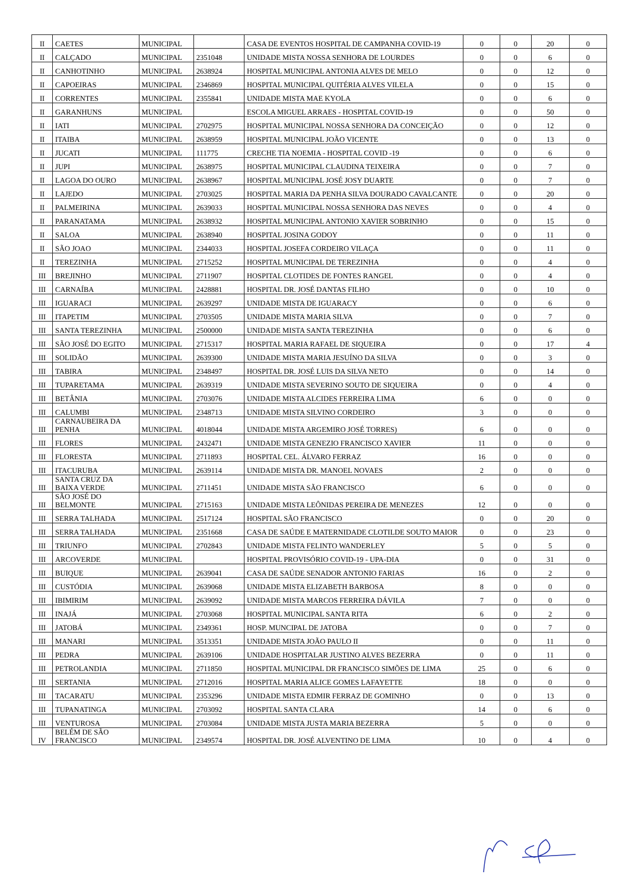| II | CAETES | MUNICIPAL | | CASA DE EVENTOS HOSPITAL DE CAMPANHA COVID-19 | 0 | 0 | 20 | 0 |
| II | CALÇADO | MUNICIPAL | 2351048 | UNIDADE MISTA NOSSA SENHORA DE LOURDES | 0 | 0 | 6 | 0 |
| II | CANHOTINHO | MUNICIPAL | 2638924 | HOSPITAL MUNICIPAL ANTONIA ALVES DE MELO | 0 | 0 | 12 | 0 |
| II | CAPOEIRAS | MUNICIPAL | 2346869 | HOSPITAL MUNICIPAL QUITÉRIA ALVES VILELA | 0 | 0 | 15 | 0 |
| II | CORRENTES | MUNICIPAL | 2355841 | UNIDADE MISTA MAE KYOLA | 0 | 0 | 6 | 0 |
| II | GARANHUNS | MUNICIPAL | | ESCOLA MIGUEL ARRAES - HOSPITAL COVID-19 | 0 | 0 | 50 | 0 |
| II | IATI | MUNICIPAL | 2702975 | HOSPITAL MUNICIPAL NOSSA SENHORA DA CONCEIÇÃO | 0 | 0 | 12 | 0 |
| II | ITAIBA | MUNICIPAL | 2638959 | HOSPITAL MUNICIPAL JOÃO VICENTE | 0 | 0 | 13 | 0 |
| II | JUCATI | MUNICIPAL | 111775 | CRECHE TIA NOEMIA - HOSPITAL COVID -19 | 0 | 0 | 6 | 0 |
| II | JUPI | MUNICIPAL | 2638975 | HOSPITAL MUNICIPAL CLAUDINA TEIXEIRA | 0 | 0 | 7 | 0 |
| II | LAGOA DO OURO | MUNICIPAL | 2638967 | HOSPITAL MUNICIPAL JOSÉ JOSY DUARTE | 0 | 0 | 7 | 0 |
| II | LAJEDO | MUNICIPAL | 2703025 | HOSPITAL MARIA DA PENHA SILVA DOURADO CAVALCANTE | 0 | 0 | 20 | 0 |
| II | PALMEIRINA | MUNICIPAL | 2639033 | HOSPITAL MUNICIPAL NOSSA SENHORA DAS NEVES | 0 | 0 | 4 | 0 |
| II | PARANATAMA | MUNICIPAL | 2638932 | HOSPITAL MUNICIPAL ANTONIO XAVIER SOBRINHO | 0 | 0 | 15 | 0 |
| II | SALOA | MUNICIPAL | 2638940 | HOSPITAL JOSINA GODOY | 0 | 0 | 11 | 0 |
| II | SÃO JOAO | MUNICIPAL | 2344033 | HOSPITAL JOSEFA CORDEIRO VILAÇA | 0 | 0 | 11 | 0 |
| II | TEREZINHA | MUNICIPAL | 2715252 | HOSPITAL MUNICIPAL DE TEREZINHA | 0 | 0 | 4 | 0 |
| III | BREJINHO | MUNICIPAL | 2711907 | HOSPITAL CLOTIDES DE FONTES RANGEL | 0 | 0 | 4 | 0 |
| III | CARNAÍBA | MUNICIPAL | 2428881 | HOSPITAL DR. JOSÉ DANTAS FILHO | 0 | 0 | 10 | 0 |
| III | IGUARACI | MUNICIPAL | 2639297 | UNIDADE MISTA DE IGUARACY | 0 | 0 | 6 | 0 |
| III | ITAPETIM | MUNICIPAL | 2703505 | UNIDADE MISTA MARIA SILVA | 0 | 0 | 7 | 0 |
| III | SANTA TEREZINHA | MUNICIPAL | 2500000 | UNIDADE MISTA SANTA TEREZINHA | 0 | 0 | 6 | 0 |
| III | SÃO JOSÉ DO EGITO | MUNICIPAL | 2715317 | HOSPITAL MARIA RAFAEL DE SIQUEIRA | 0 | 0 | 17 | 4 |
| III | SOLIDÃO | MUNICIPAL | 2639300 | UNIDADE MISTA MARIA JESUÍNO DA SILVA | 0 | 0 | 3 | 0 |
| III | TABIRA | MUNICIPAL | 2348497 | HOSPITAL DR. JOSÉ LUIS DA SILVA NETO | 0 | 0 | 14 | 0 |
| III | TUPARETAMA | MUNICIPAL | 2639319 | UNIDADE MISTA SEVERINO SOUTO DE SIQUEIRA | 0 | 0 | 4 | 0 |
| III | BETÂNIA | MUNICIPAL | 2703076 | UNIDADE MISTA ALCIDES FERREIRA LIMA | 6 | 0 | 0 | 0 |
| III | CALUMBI | MUNICIPAL | 2348713 | UNIDADE MISTA SILVINO CORDEIRO | 3 | 0 | 0 | 0 |
| III | CARNAUBEIRA DA PENHA | MUNICIPAL | 4018044 | UNIDADE MISTA ARGEMIRO JOSÉ TORRES) | 6 | 0 | 0 | 0 |
| III | FLORES | MUNICIPAL | 2432471 | UNIDADE MISTA GENEZIO FRANCISCO XAVIER | 11 | 0 | 0 | 0 |
| III | FLORESTA | MUNICIPAL | 2711893 | HOSPITAL CEL. ÁLVARO FERRAZ | 16 | 0 | 0 | 0 |
| III | ITACURUBA | MUNICIPAL | 2639114 | UNIDADE MISTA DR. MANOEL NOVAES | 2 | 0 | 0 | 0 |
| III | SANTA CRUZ DA BAIXA VERDE | MUNICIPAL | 2711451 | UNIDADE MISTA SÃO FRANCISCO | 6 | 0 | 0 | 0 |
| III | SÃO JOSÉ DO BELMONTE | MUNICIPAL | 2715163 | UNIDADE MISTA LEÔNIDAS PEREIRA DE MENEZES | 12 | 0 | 0 | 0 |
| III | SERRA TALHADA | MUNICIPAL | 2517124 | HOSPITAL SÃO FRANCISCO | 0 | 0 | 20 | 0 |
| III | SERRA TALHADA | MUNICIPAL | 2351668 | CASA DE SAÚDE E MATERNIDADE CLOTILDE SOUTO MAIOR | 0 | 0 | 23 | 0 |
| III | TRIUNFO | MUNICIPAL | 2702843 | UNIDADE MISTA FELINTO WANDERLEY | 5 | 0 | 5 | 0 |
| III | ARCOVERDE | MUNICIPAL | | HOSPITAL PROVISÓRIO COVID-19 - UPA-DIA | 0 | 0 | 31 | 0 |
| III | BUIQUE | MUNICIPAL | 2639041 | CASA DE SAÚDE SENADOR ANTONIO FARIAS | 16 | 0 | 2 | 0 |
| III | CUSTÓDIA | MUNICIPAL | 2639068 | UNIDADE MISTA ELIZABETH BARBOSA | 8 | 0 | 0 | 0 |
| III | IBIMIRIM | MUNICIPAL | 2639092 | UNIDADE MISTA MARCOS FERREIRA DÁVILA | 7 | 0 | 0 | 0 |
| III | INAJÁ | MUNICIPAL | 2703068 | HOSPITAL MUNICIPAL SANTA RITA | 6 | 0 | 2 | 0 |
| III | JATOBÁ | MUNICIPAL | 2349361 | HOSP. MUNCIPAL DE JATOBA | 0 | 0 | 7 | 0 |
| III | MANARI | MUNICIPAL | 3513351 | UNIDADE MISTA JOÃO PAULO II | 0 | 0 | 11 | 0 |
| III | PEDRA | MUNICIPAL | 2639106 | UNIDADE HOSPITALAR JUSTINO ALVES BEZERRA | 0 | 0 | 11 | 0 |
| III | PETROLANDIA | MUNICIPAL | 2711850 | HOSPITAL MUNICIPAL DR FRANCISCO SIMÕES DE LIMA | 25 | 0 | 6 | 0 |
| III | SERTANIA | MUNICIPAL | 2712016 | HOSPITAL MARIA ALICE GOMES LAFAYETTE | 18 | 0 | 0 | 0 |
| III | TACARATU | MUNICIPAL | 2353296 | UNIDADE MISTA EDMIR FERRAZ DE GOMINHO | 0 | 0 | 13 | 0 |
| III | TUPANATINGA | MUNICIPAL | 2703092 | HOSPITAL SANTA CLARA | 14 | 0 | 6 | 0 |
| III | VENTUROSA | MUNICIPAL | 2703084 | UNIDADE MISTA JUSTA MARIA BEZERRA | 5 | 0 | 0 | 0 |
| IV | BELÉM DE SÃO FRANCISCO | MUNICIPAL | 2349574 | HOSPITAL DR. JOSÉ ALVENTINO DE LIMA | 10 | 0 | 4 | 0 |